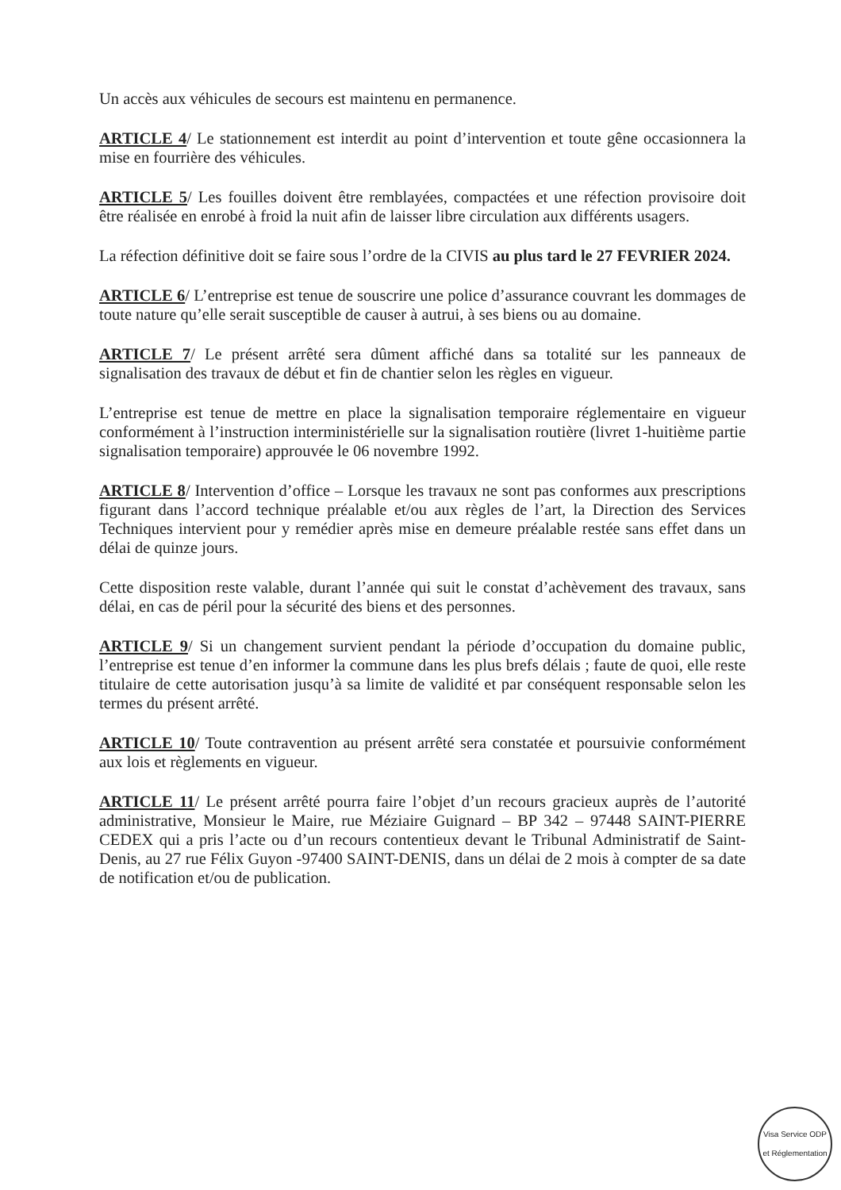Un accès aux véhicules de secours est maintenu en permanence.
ARTICLE 4/ Le stationnement est interdit au point d’intervention et toute gêne occasionnera la mise en fourrière des véhicules.
ARTICLE 5/ Les fouilles doivent être remblayées, compactées et une réfection provisoire doit être réalisée en enrobé à froid la nuit afin de laisser libre circulation aux différents usagers.
La réfection définitive doit se faire sous l’ordre de la CIVIS au plus tard le 27 FEVRIER 2024.
ARTICLE 6/ L’entreprise est tenue de souscrire une police d’assurance couvrant les dommages de toute nature qu’elle serait susceptible de causer à autrui, à ses biens ou au domaine.
ARTICLE 7/ Le présent arrêté sera dûment affiché dans sa totalité sur les panneaux de signalisation des travaux de début et fin de chantier selon les règles en vigueur.
L’entreprise est tenue de mettre en place la signalisation temporaire réglementaire en vigueur conformément à l’instruction interministérielle sur la signalisation routière (livret 1-huitième partie signalisation temporaire) approuvée le 06 novembre 1992.
ARTICLE 8/ Intervention d’office – Lorsque les travaux ne sont pas conformes aux prescriptions figurant dans l’accord technique préalable et/ou aux règles de l’art, la Direction des Services Techniques intervient pour y remédier après mise en demeure préalable restée sans effet dans un délai de quinze jours.
Cette disposition reste valable, durant l’année qui suit le constat d’achèvement des travaux, sans délai, en cas de péril pour la sécurité des biens et des personnes.
ARTICLE 9/ Si un changement survient pendant la période d’occupation du domaine public, l’entreprise est tenue d’en informer la commune dans les plus brefs délais ; faute de quoi, elle reste titulaire de cette autorisation jusqu’à sa limite de validité et par conséquent responsable selon les termes du présent arrêté.
ARTICLE 10/ Toute contravention au présent arrêté sera constatée et poursuivie conformément aux lois et règlements en vigueur.
ARTICLE 11/ Le présent arrêté pourra faire l’objet d’un recours gracieux auprès de l’autorité administrative, Monsieur le Maire, rue Méziaire Guignard – BP 342 – 97448 SAINT-PIERRE CEDEX qui a pris l’acte ou d’un recours contentieux devant le Tribunal Administratif de Saint-Denis, au 27 rue Félix Guyon -97400 SAINT-DENIS, dans un délai de 2 mois à compter de sa date de notification et/ou de publication.
Visa Service ODP et Réglementation